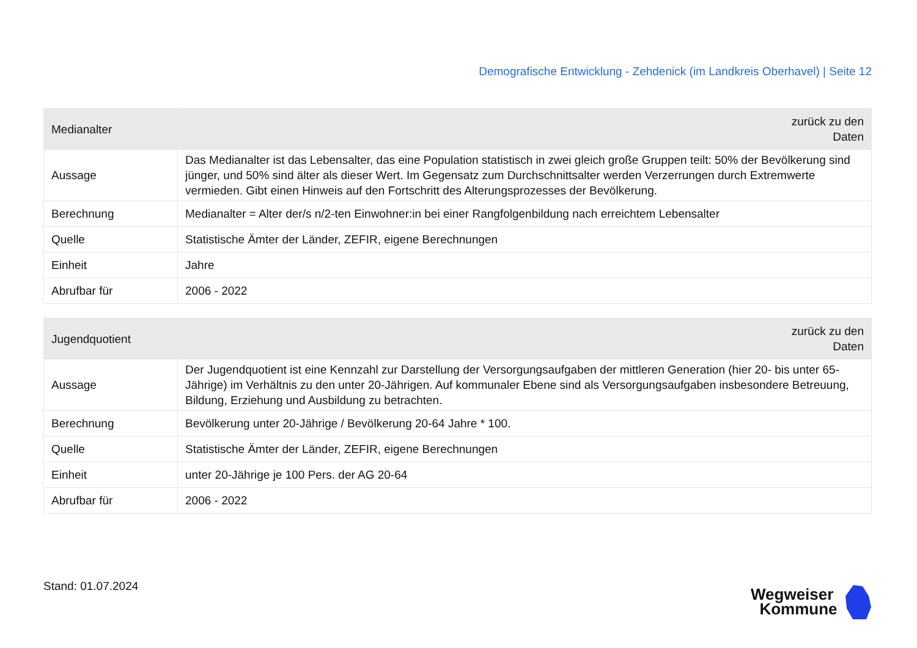Demografische Entwicklung - Zehdenick (im Landkreis Oberhavel) | Seite 12
| Medianalter | zurück zu den Daten |
| --- | --- |
| Aussage | Das Medianalter ist das Lebensalter, das eine Population statistisch in zwei gleich große Gruppen teilt: 50% der Bevölkerung sind jünger, und 50% sind älter als dieser Wert. Im Gegensatz zum Durchschnittsalter werden Verzerrungen durch Extremwerte vermieden. Gibt einen Hinweis auf den Fortschritt des Alterungsprozesses der Bevölkerung. |
| Berechnung | Medianalter = Alter der/s n/2-ten Einwohner:in bei einer Rangfolgenbildung nach erreichtem Lebensalter |
| Quelle | Statistische Ämter der Länder, ZEFIR, eigene Berechnungen |
| Einheit | Jahre |
| Abrufbar für | 2006 - 2022 |
| Jugendquotient | zurück zu den Daten |
| --- | --- |
| Aussage | Der Jugendquotient ist eine Kennzahl zur Darstellung der Versorgungsaufgaben der mittleren Generation (hier 20- bis unter 65-Jährige) im Verhältnis zu den unter 20-Jährigen. Auf kommunaler Ebene sind als Versorgungsaufgaben insbesondere Betreuung, Bildung, Erziehung und Ausbildung zu betrachten. |
| Berechnung | Bevölkerung unter 20-Jährige / Bevölkerung 20-64 Jahre * 100. |
| Quelle | Statistische Ämter der Länder, ZEFIR, eigene Berechnungen |
| Einheit | unter 20-Jährige je 100 Pers. der AG 20-64 |
| Abrufbar für | 2006 - 2022 |
Stand: 01.07.2024
Wegweiser
Kommune